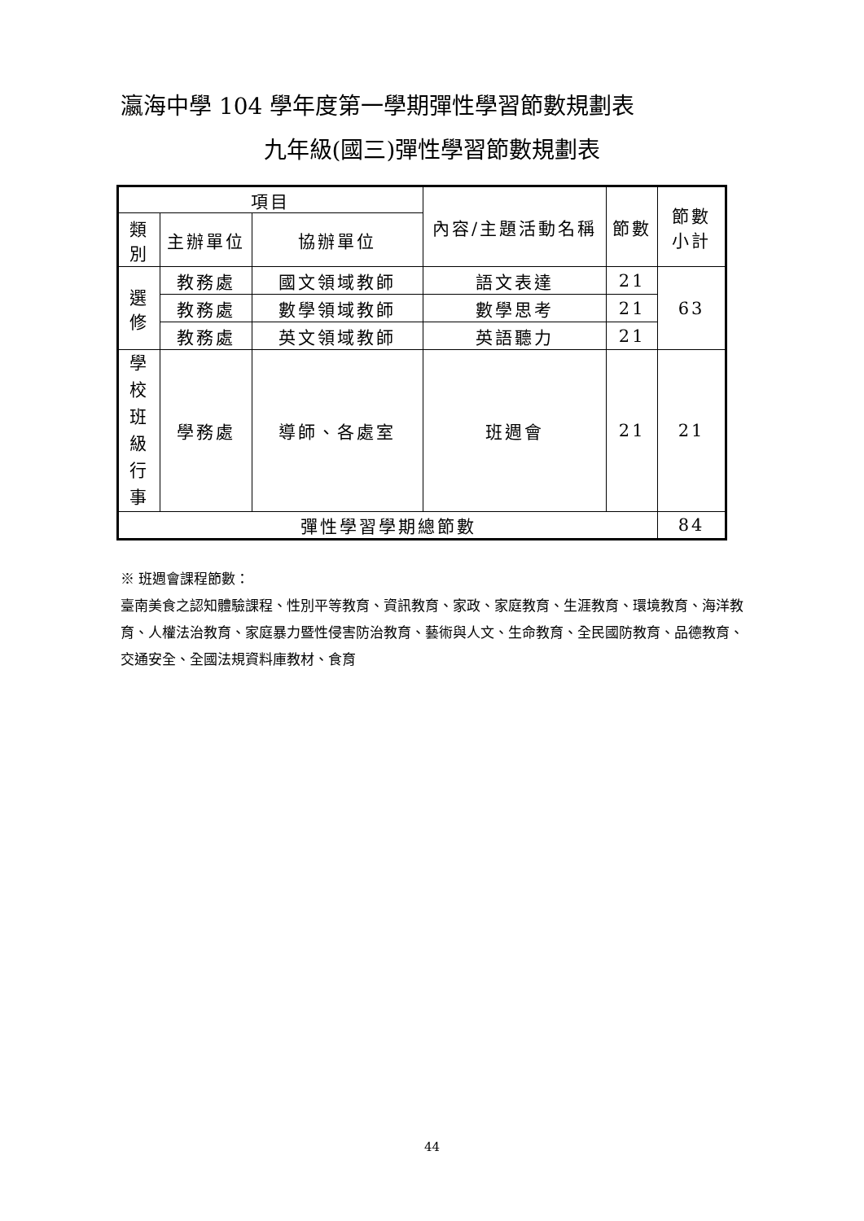瀛海中學 104 學年度第一學期彈性學習節數規劃表
九年級(國三)彈性學習節數規劃表
| 項目 | | | 內容/主題活動名稱 | 節數 | 節數 小計 |
| --- | --- | --- | --- | --- | --- |
| 類 別 | 主辦單位 | 協辦單位 | | | |
| 選 修 | 教務處 | 國文領域教師 | 語文表達 | 21 | 63 |
| | 教務處 | 數學領域教師 | 數學思考 | 21 | |
| | 教務處 | 英文領域教師 | 英語聽力 | 21 | |
| 學 校 班 級 行 事 | 學務處 | 導師、各處室 | 班週會 | 21 | 21 |
| 彈性學習學期總節數 | | | | | 84 |
※ 班週會課程節數：
臺南美食之認知體驗課程、性別平等教育、資訊教育、家政、家庭教育、生涯教育、環境教育、海洋教育、人權法治教育、家庭暴力暨性侵害防治教育、藝術與人文、生命教育、全民國防教育、品德教育、交通安全、全國法規資料庫教材、食育
44